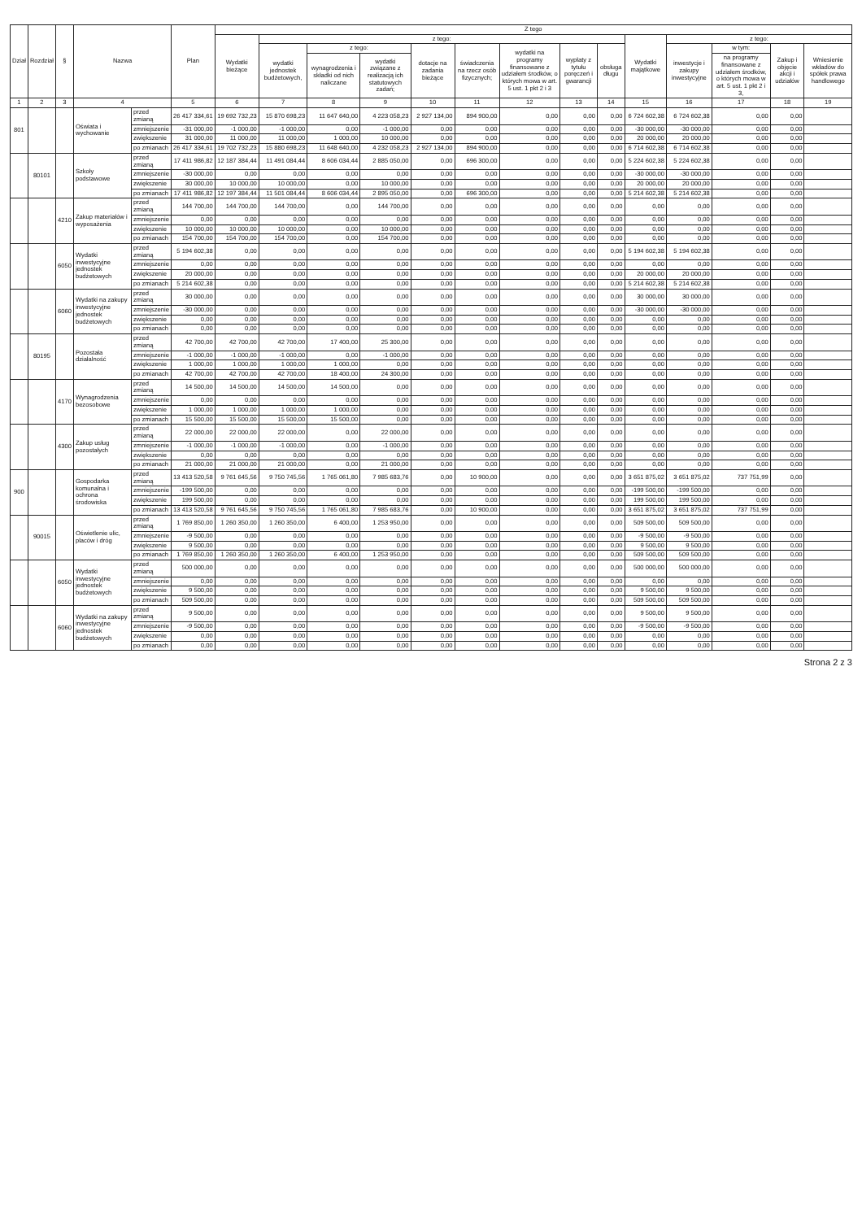| Dział | Rozdział | § | Nazwa | | Plan | Z tego | | | | | | | | | | | | | |
| --- | --- | --- | --- | --- | --- | --- | --- | --- | --- | --- | --- | --- | --- | --- | --- | --- | --- | --- | --- |
| | | | | | | Wydatki bieżące | z tego: | | | | | | | | Wydatki majątkowe | z tego: | | | |
| | | | | | | | wydatki jednostek budżetowych, | z tego: | | dotacje na zadania bieżące | świadczenia na rzecz osób fizycznych; | wydatki na programy finansowane z udziałem środków, o których mowa w art. 5 ust. 1 pkt 2 i 3 | wypłaty z tytułu poręczeń i gwarancji | obsługa długu | | inwestycje i zakupy inwestycyjne | w tym: | Zakup i objęcie akcji i udziałów | Wniesienie wkładów do spółek prawa handlowego |
| | | | | | | | | wynagrodzenia i składki od nich naliczane | wydatki związane z realizacją ich statutowych zadań; | | | | | | | | na programy finansowane z udziałem środków, o których mowa w art. 5 ust. 1 pkt 2 i 3, | | |
| 1 | 2 | 3 | 4 | | 5 | 6 | 7 | 8 | 9 | 10 | 11 | 12 | 13 | 14 | 15 | 16 | 17 | 18 | 19 |
| 801 | | | Oświata i wychowanie | przed zmianą | 26 417 334,61 | 19 692 732,23 | 15 870 698,23 | 11 647 640,00 | 4 223 058,23 | 2 927 134,00 | 894 900,00 | 0,00 | 0,00 | 0,00 | 6 724 602,38 | 6 724 602,38 | 0,00 | 0,00 | |
| | | | | zmniejszenie | -31 000,00 | -1 000,00 | -1 000,00 | 0,00 | -1 000,00 | 0,00 | 0,00 | 0,00 | 0,00 | 0,00 | -30 000,00 | -30 000,00 | 0,00 | 0,00 | |
| | | | | zwiększenie | 31 000,00 | 11 000,00 | 11 000,00 | 1 000,00 | 10 000,00 | 0,00 | 0,00 | 0,00 | 0,00 | 0,00 | 20 000,00 | 20 000,00 | 0,00 | 0,00 | |
| | | | | po zmianach | 26 417 334,61 | 19 702 732,23 | 15 880 698,23 | 11 648 640,00 | 4 232 058,23 | 2 927 134,00 | 894 900,00 | 0,00 | 0,00 | 0,00 | 6 714 602,38 | 6 714 602,38 | 0,00 | 0,00 | |
| | 80101 | | Szkoły podstawowe | przed zmianą | 17 411 986,82 | 12 187 384,44 | 11 491 084,44 | 8 606 034,44 | 2 885 050,00 | 0,00 | 696 300,00 | 0,00 | 0,00 | 0,00 | 5 224 602,38 | 5 224 602,38 | 0,00 | 0,00 | |
| | | | | zmniejszenie | -30 000,00 | 0,00 | 0,00 | 0,00 | 0,00 | 0,00 | 0,00 | 0,00 | 0,00 | 0,00 | -30 000,00 | -30 000,00 | 0,00 | 0,00 | |
| | | | | zwiększenie | 30 000,00 | 10 000,00 | 10 000,00 | 0,00 | 10 000,00 | 0,00 | 0,00 | 0,00 | 0,00 | 0,00 | 20 000,00 | 20 000,00 | 0,00 | 0,00 | |
| | | | | po zmianach | 17 411 986,82 | 12 197 384,44 | 11 501 084,44 | 8 606 034,44 | 2 895 050,00 | 0,00 | 696 300,00 | 0,00 | 0,00 | 0,00 | 5 214 602,38 | 5 214 602,38 | 0,00 | 0,00 | |
| | | 4210 | Zakup materiałów i wyposażenia | przed zmianą | 144 700,00 | 144 700,00 | 144 700,00 | 0,00 | 144 700,00 | 0,00 | 0,00 | 0,00 | 0,00 | 0,00 | 0,00 | 0,00 | 0,00 | 0,00 | |
| | | | | zmniejszenie | 0,00 | 0,00 | 0,00 | 0,00 | 0,00 | 0,00 | 0,00 | 0,00 | 0,00 | 0,00 | 0,00 | 0,00 | 0,00 | 0,00 | |
| | | | | zwiększenie | 10 000,00 | 10 000,00 | 10 000,00 | 0,00 | 10 000,00 | 0,00 | 0,00 | 0,00 | 0,00 | 0,00 | 0,00 | 0,00 | 0,00 | 0,00 | |
| | | | | po zmianach | 154 700,00 | 154 700,00 | 154 700,00 | 0,00 | 154 700,00 | 0,00 | 0,00 | 0,00 | 0,00 | 0,00 | 0,00 | 0,00 | 0,00 | 0,00 | |
| | | 6050 | Wydatki inwestycyjne jednostek budżetowych | przed zmianą | 5 194 602,38 | 0,00 | 0,00 | 0,00 | 0,00 | 0,00 | 0,00 | 0,00 | 0,00 | 0,00 | 5 194 602,38 | 5 194 602,38 | 0,00 | 0,00 | |
| | | | | zmniejszenie | 0,00 | 0,00 | 0,00 | 0,00 | 0,00 | 0,00 | 0,00 | 0,00 | 0,00 | 0,00 | 0,00 | 0,00 | 0,00 | 0,00 | |
| | | | | zwiększenie | 20 000,00 | 0,00 | 0,00 | 0,00 | 0,00 | 0,00 | 0,00 | 0,00 | 0,00 | 0,00 | 20 000,00 | 20 000,00 | 0,00 | 0,00 | |
| | | | | po zmianach | 5 214 602,38 | 0,00 | 0,00 | 0,00 | 0,00 | 0,00 | 0,00 | 0,00 | 0,00 | 0,00 | 5 214 602,38 | 5 214 602,38 | 0,00 | 0,00 | |
| | | 6060 | Wydatki na zakupy inwestycyjne jednostek budżetowych | przed zmianą | 30 000,00 | 0,00 | 0,00 | 0,00 | 0,00 | 0,00 | 0,00 | 0,00 | 0,00 | 0,00 | 30 000,00 | 30 000,00 | 0,00 | 0,00 | |
| | | | | zmniejszenie | -30 000,00 | 0,00 | 0,00 | 0,00 | 0,00 | 0,00 | 0,00 | 0,00 | 0,00 | 0,00 | -30 000,00 | -30 000,00 | 0,00 | 0,00 | |
| | | | | zwiększenie | 0,00 | 0,00 | 0,00 | 0,00 | 0,00 | 0,00 | 0,00 | 0,00 | 0,00 | 0,00 | 0,00 | 0,00 | 0,00 | 0,00 | |
| | | | | po zmianach | 0,00 | 0,00 | 0,00 | 0,00 | 0,00 | 0,00 | 0,00 | 0,00 | 0,00 | 0,00 | 0,00 | 0,00 | 0,00 | 0,00 | |
| | 80195 | | Pozostała działalność | przed zmianą | 42 700,00 | 42 700,00 | 42 700,00 | 17 400,00 | 25 300,00 | 0,00 | 0,00 | 0,00 | 0,00 | 0,00 | 0,00 | 0,00 | 0,00 | 0,00 | |
| | | | | zmniejszenie | -1 000,00 | -1 000,00 | -1 000,00 | 0,00 | -1 000,00 | 0,00 | 0,00 | 0,00 | 0,00 | 0,00 | 0,00 | 0,00 | 0,00 | 0,00 | |
| | | | | zwiększenie | 1 000,00 | 1 000,00 | 1 000,00 | 1 000,00 | 0,00 | 0,00 | 0,00 | 0,00 | 0,00 | 0,00 | 0,00 | 0,00 | 0,00 | 0,00 | |
| | | | | po zmianach | 42 700,00 | 42 700,00 | 42 700,00 | 18 400,00 | 24 300,00 | 0,00 | 0,00 | 0,00 | 0,00 | 0,00 | 0,00 | 0,00 | 0,00 | 0,00 | |
| | | 4170 | Wynagrodzenia bezosobowe | przed zmianą | 14 500,00 | 14 500,00 | 14 500,00 | 14 500,00 | 0,00 | 0,00 | 0,00 | 0,00 | 0,00 | 0,00 | 0,00 | 0,00 | 0,00 | 0,00 | |
| | | | | zmniejszenie | 0,00 | 0,00 | 0,00 | 0,00 | 0,00 | 0,00 | 0,00 | 0,00 | 0,00 | 0,00 | 0,00 | 0,00 | 0,00 | 0,00 | |
| | | | | zwiększenie | 1 000,00 | 1 000,00 | 1 000,00 | 1 000,00 | 0,00 | 0,00 | 0,00 | 0,00 | 0,00 | 0,00 | 0,00 | 0,00 | 0,00 | 0,00 | |
| | | | | po zmianach | 15 500,00 | 15 500,00 | 15 500,00 | 15 500,00 | 0,00 | 0,00 | 0,00 | 0,00 | 0,00 | 0,00 | 0,00 | 0,00 | 0,00 | 0,00 | |
| | | 4300 | Zakup usług pozostałych | przed zmianą | 22 000,00 | 22 000,00 | 22 000,00 | 0,00 | 22 000,00 | 0,00 | 0,00 | 0,00 | 0,00 | 0,00 | 0,00 | 0,00 | 0,00 | 0,00 | |
| | | | | zmniejszenie | -1 000,00 | -1 000,00 | -1 000,00 | 0,00 | -1 000,00 | 0,00 | 0,00 | 0,00 | 0,00 | 0,00 | 0,00 | 0,00 | 0,00 | 0,00 | |
| | | | | zwiększenie | 0,00 | 0,00 | 0,00 | 0,00 | 0,00 | 0,00 | 0,00 | 0,00 | 0,00 | 0,00 | 0,00 | 0,00 | 0,00 | 0,00 | |
| | | | | po zmianach | 21 000,00 | 21 000,00 | 21 000,00 | 0,00 | 21 000,00 | 0,00 | 0,00 | 0,00 | 0,00 | 0,00 | 0,00 | 0,00 | 0,00 | 0,00 | |
| 900 | | | Gospodarka komunalna i ochrona środowiska | przed zmianą | 13 413 520,58 | 9 761 645,56 | 9 750 745,56 | 1 765 061,80 | 7 985 683,76 | 0,00 | 10 900,00 | 0,00 | 0,00 | 0,00 | 3 651 875,02 | 3 651 875,02 | 737 751,99 | 0,00 | |
| | | | | zmniejszenie | -199 500,00 | 0,00 | 0,00 | 0,00 | 0,00 | 0,00 | 0,00 | 0,00 | 0,00 | 0,00 | -199 500,00 | -199 500,00 | 0,00 | 0,00 | |
| | | | | zwiększenie | 199 500,00 | 0,00 | 0,00 | 0,00 | 0,00 | 0,00 | 0,00 | 0,00 | 0,00 | 0,00 | 199 500,00 | 199 500,00 | 0,00 | 0,00 | |
| | | | | po zmianach | 13 413 520,58 | 9 761 645,56 | 9 750 745,56 | 1 765 061,80 | 7 985 683,76 | 0,00 | 10 900,00 | 0,00 | 0,00 | 0,00 | 3 651 875,02 | 3 651 875,02 | 737 751,99 | 0,00 | |
| | 90015 | | Oświetlenie ulic, placów i dróg | przed zmianą | 1 769 850,00 | 1 260 350,00 | 1 260 350,00 | 6 400,00 | 1 253 950,00 | 0,00 | 0,00 | 0,00 | 0,00 | 0,00 | 509 500,00 | 509 500,00 | 0,00 | 0,00 | |
| | | | | zmniejszenie | -9 500,00 | 0,00 | 0,00 | 0,00 | 0,00 | 0,00 | 0,00 | 0,00 | 0,00 | 0,00 | -9 500,00 | -9 500,00 | 0,00 | 0,00 | |
| | | | | zwiększenie | 9 500,00 | 0,00 | 0,00 | 0,00 | 0,00 | 0,00 | 0,00 | 0,00 | 0,00 | 0,00 | 9 500,00 | 9 500,00 | 0,00 | 0,00 | |
| | | | | po zmianach | 1 769 850,00 | 1 260 350,00 | 1 260 350,00 | 6 400,00 | 1 253 950,00 | 0,00 | 0,00 | 0,00 | 0,00 | 0,00 | 509 500,00 | 509 500,00 | 0,00 | 0,00 | |
| | | 6050 | Wydatki inwestycyjne jednostek budżetowych | przed zmianą | 500 000,00 | 0,00 | 0,00 | 0,00 | 0,00 | 0,00 | 0,00 | 0,00 | 0,00 | 0,00 | 500 000,00 | 500 000,00 | 0,00 | 0,00 | |
| | | | | zmniejszenie | 0,00 | 0,00 | 0,00 | 0,00 | 0,00 | 0,00 | 0,00 | 0,00 | 0,00 | 0,00 | 0,00 | 0,00 | 0,00 | 0,00 | |
| | | | | zwiększenie | 9 500,00 | 0,00 | 0,00 | 0,00 | 0,00 | 0,00 | 0,00 | 0,00 | 0,00 | 0,00 | 9 500,00 | 9 500,00 | 0,00 | 0,00 | |
| | | | | po zmianach | 509 500,00 | 0,00 | 0,00 | 0,00 | 0,00 | 0,00 | 0,00 | 0,00 | 0,00 | 0,00 | 509 500,00 | 509 500,00 | 0,00 | 0,00 | |
| | | 6060 | Wydatki na zakupy inwestycyjne jednostek budżetowych | przed zmianą | 9 500,00 | 0,00 | 0,00 | 0,00 | 0,00 | 0,00 | 0,00 | 0,00 | 0,00 | 0,00 | 9 500,00 | 9 500,00 | 0,00 | 0,00 | |
| | | | | zmniejszenie | -9 500,00 | 0,00 | 0,00 | 0,00 | 0,00 | 0,00 | 0,00 | 0,00 | 0,00 | 0,00 | -9 500,00 | -9 500,00 | 0,00 | 0,00 | |
| | | | | zwiększenie | 0,00 | 0,00 | 0,00 | 0,00 | 0,00 | 0,00 | 0,00 | 0,00 | 0,00 | 0,00 | 0,00 | 0,00 | 0,00 | 0,00 | |
| | | | | po zmianach | 0,00 | 0,00 | 0,00 | 0,00 | 0,00 | 0,00 | 0,00 | 0,00 | 0,00 | 0,00 | 0,00 | 0,00 | 0,00 | 0,00 | |
Strona 2 z 3